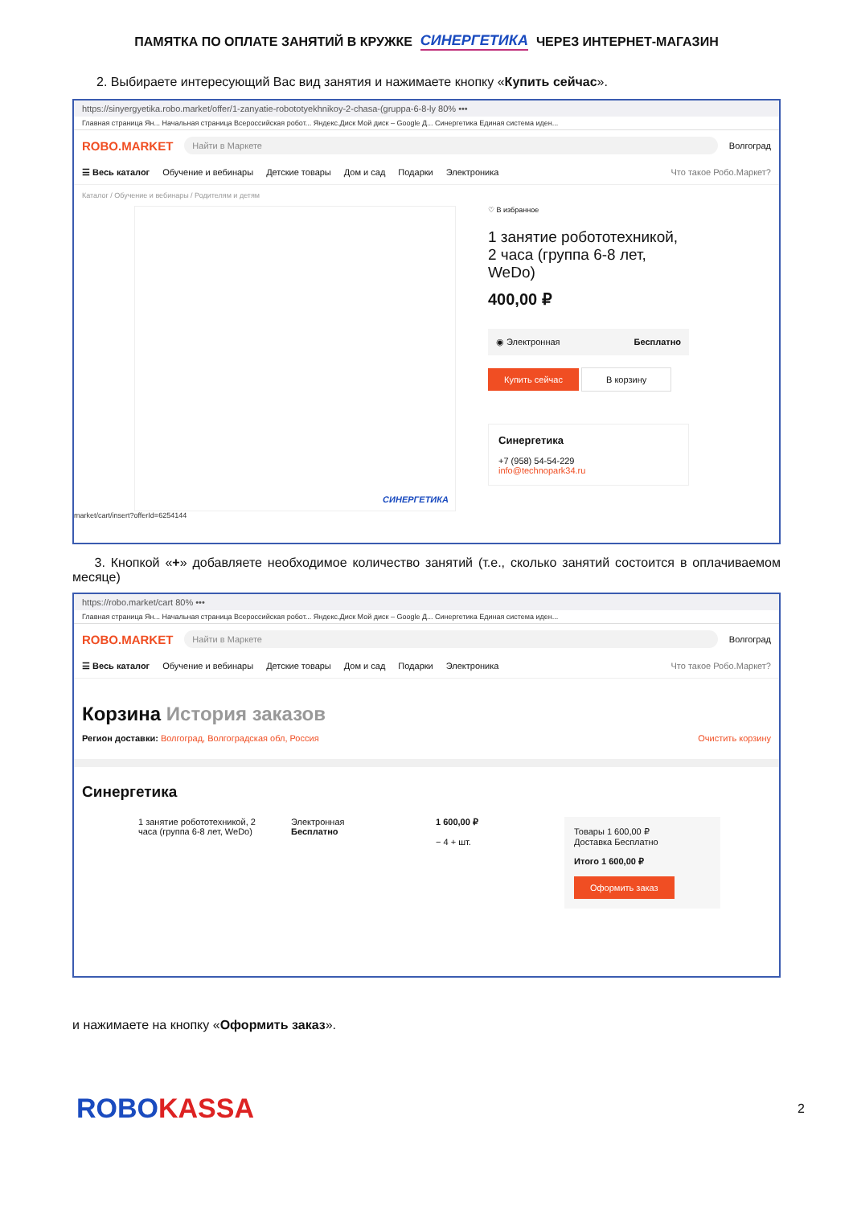ПАМЯТКА ПО ОПЛАТЕ ЗАНЯТИЙ В КРУЖКЕ СИНЕРГЕТИКА ЧЕРЕЗ ИНТЕРНЕТ-МАГАЗИН
2. Выбираете интересующий Вас вид занятия и нажимаете кнопку «Купить сейчас».
https://sinyergyetika.robo.market/offer/1-zanyatie-robototyekhnikoy-2-chasa-(gruppa-6-8-ly 80% •••
Главная страница Ян... Начальная страница Всероссийская робот... Яндекс.Диск Мой диск – Google Д... Синергетика Единая система иден...
ROBO.MARKET Найти в Маркете Волгоград
☰ Весь каталог Обучение и вебинары Детские товары Дом и сад Подарки Электроника Что такое Робо.Маркет?
Каталог / Обучение и вебинары / Родителям и детям
СИНЕРГЕТИКА
♡ В избранное
1 занятие робототехникой, 2 часа (группа 6-8 лет, WeDo)
400,00 ₽
◉ Электронная Бесплатно
Купить сейчас В корзину
Синергетика
+7 (958) 54-54-229
info@technopark34.ru
market/cart/insert?offerId=6254144
3. Кнопкой «+» добавляете необходимое количество занятий (т.е., сколько занятий состоится в оплачиваемом месяце)
https://robo.market/cart 80% •••
Главная страница Ян... Начальная страница Всероссийская робот... Яндекс.Диск Мой диск – Google Д... Синергетика Единая система иден...
ROBO.MARKET Найти в Маркете Волгоград
☰ Весь каталог Обучение и вебинары Детские товары Дом и сад Подарки Электроника Что такое Робо.Маркет?
Корзина История заказов
Регион доставки: Волгоград, Волгоградская обл, Россия Очистить корзину
Синергетика
1 занятие робототехникой, 2 часа (группа 6-8 лет, WeDo)
Электронная
Бесплатно
1 600,00 ₽
− 4 + шт.
Товары 1 600,00 ₽
Доставка Бесплатно
Итого 1 600,00 ₽
Оформить заказ
и нажимаете на кнопку «Оформить заказ».
ROBOKASSA 2